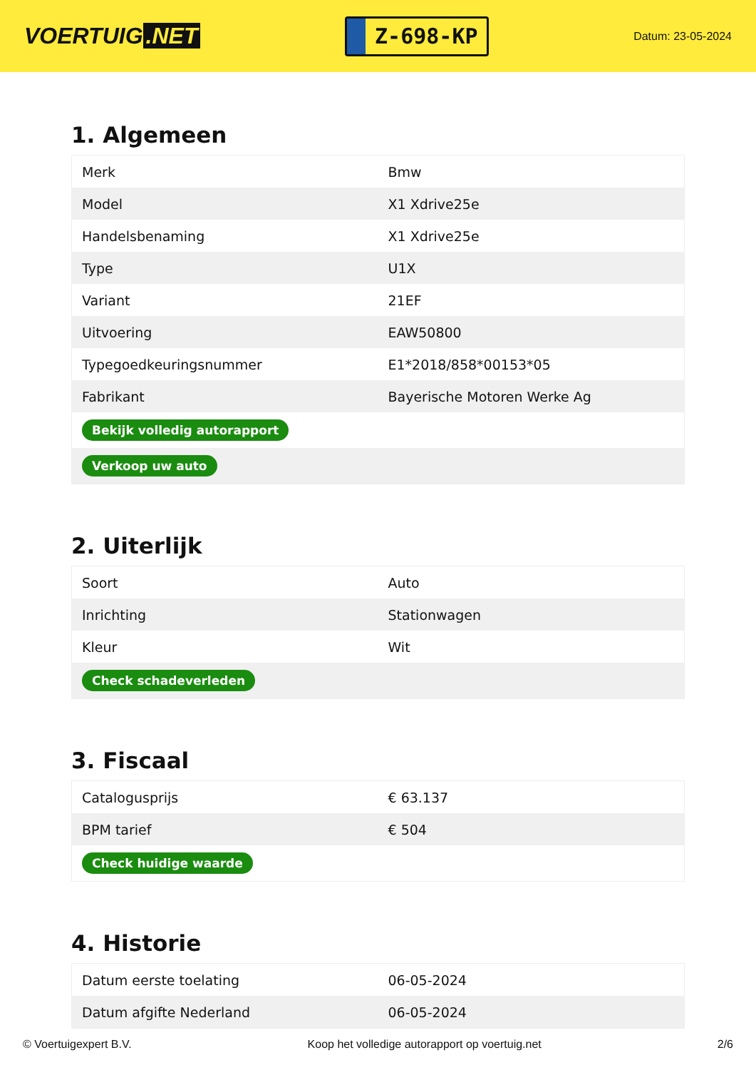VOERTUIG.NET
Z-698-KP
Datum: 23-05-2024
1. Algemeen
| Merk | Bmw |
| Model | X1 Xdrive25e |
| Handelsbenaming | X1 Xdrive25e |
| Type | U1X |
| Variant | 21EF |
| Uitvoering | EAW50800 |
| Typegoedkeuringsnummer | E1*2018/858*00153*05 |
| Fabrikant | Bayerische Motoren Werke Ag |
| Bekijk volledig autorapport | |
| Verkoop uw auto | |
2. Uiterlijk
| Soort | Auto |
| Inrichting | Stationwagen |
| Kleur | Wit |
| Check schadeverleden | |
3. Fiscaal
| Catalogusprijs | € 63.137 |
| BPM tarief | € 504 |
| Check huidige waarde | |
4. Historie
| Datum eerste toelating | 06-05-2024 |
| Datum afgifte Nederland | 06-05-2024 |
© Voertuigexpert B.V. Koop het volledige autorapport op voertuig.net 2/6